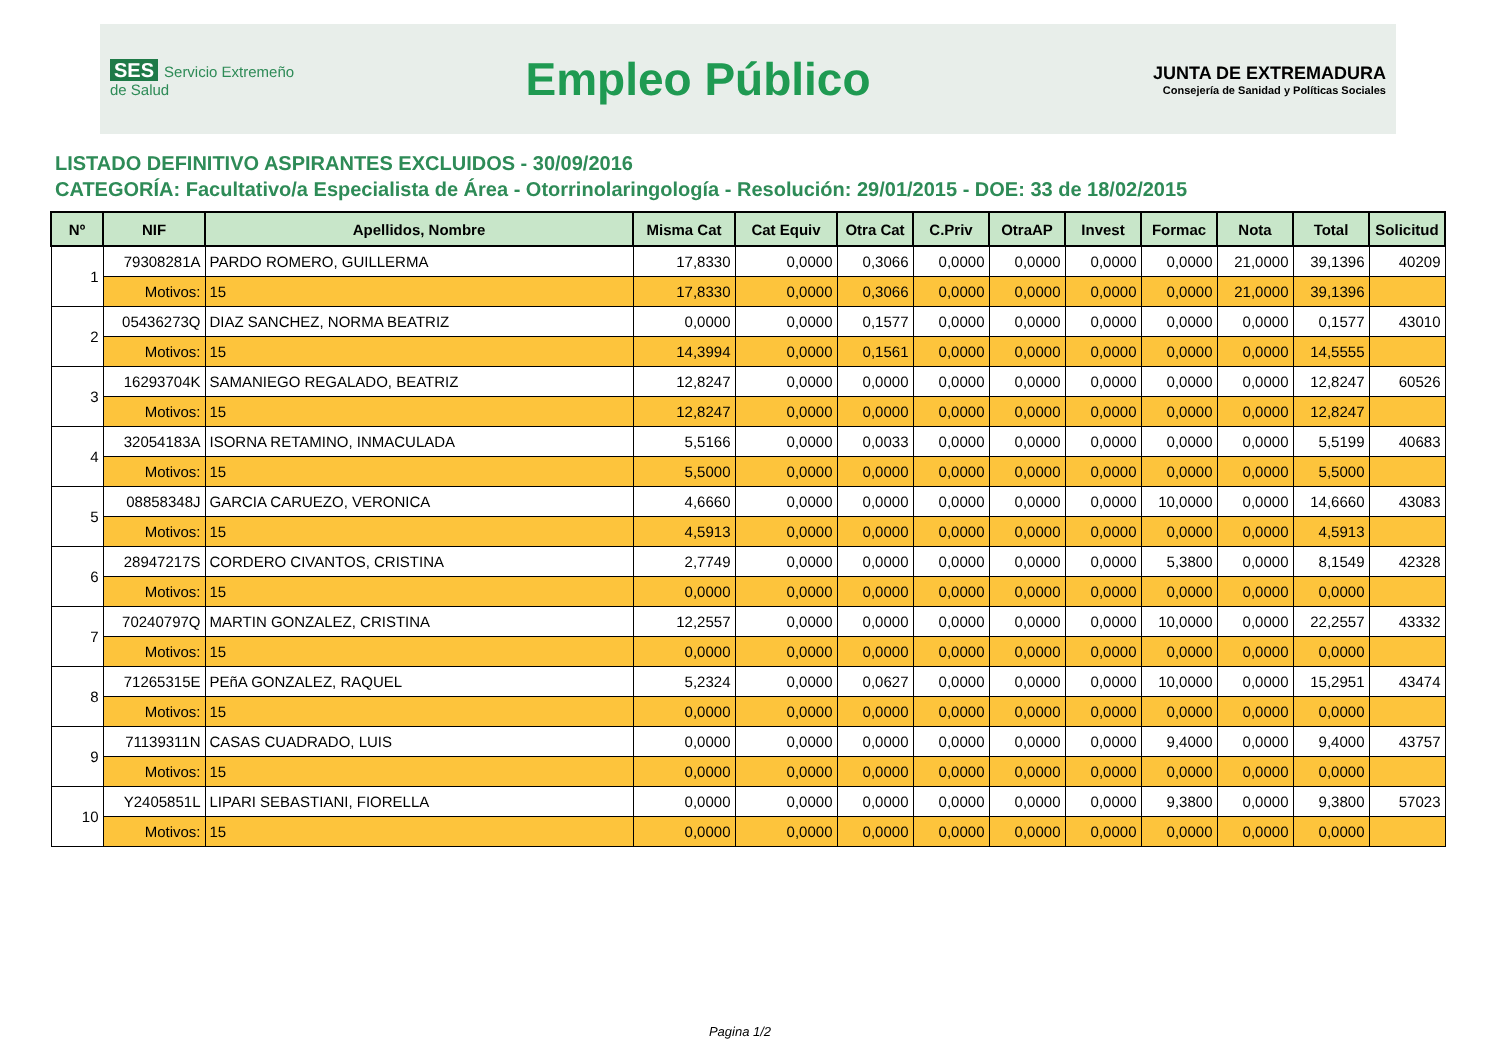SES Servicio Extremeño de Salud
Empleo Público
JUNTA DE EXTREMADURA
Consejería de Sanidad y Políticas Sociales
LISTADO DEFINITIVO ASPIRANTES EXCLUIDOS - 30/09/2016
CATEGORÍA: Facultativo/a Especialista de Área - Otorrinolaringología - Resolución: 29/01/2015 - DOE: 33 de 18/02/2015
| Nº | NIF | Apellidos, Nombre | Misma Cat | Cat Equiv | Otra Cat | C.Priv | OtraAP | Invest | Formac | Nota | Total | Solicitud |
| --- | --- | --- | --- | --- | --- | --- | --- | --- | --- | --- | --- | --- |
| 1 | 79308281A | PARDO ROMERO, GUILLERMA | 17,8330 | 0,0000 | 0,3066 | 0,0000 | 0,0000 | 0,0000 | 0,0000 | 21,0000 | 39,1396 | 40209 |
| | Motivos: | 15 | 17,8330 | 0,0000 | 0,3066 | 0,0000 | 0,0000 | 0,0000 | 0,0000 | 21,0000 | 39,1396 | |
| 2 | 05436273Q | DIAZ SANCHEZ, NORMA BEATRIZ | 0,0000 | 0,0000 | 0,1577 | 0,0000 | 0,0000 | 0,0000 | 0,0000 | 0,0000 | 0,1577 | 43010 |
| | Motivos: | 15 | 14,3994 | 0,0000 | 0,1561 | 0,0000 | 0,0000 | 0,0000 | 0,0000 | 0,0000 | 14,5555 | |
| 3 | 16293704K | SAMANIEGO REGALADO, BEATRIZ | 12,8247 | 0,0000 | 0,0000 | 0,0000 | 0,0000 | 0,0000 | 0,0000 | 0,0000 | 12,8247 | 60526 |
| | Motivos: | 15 | 12,8247 | 0,0000 | 0,0000 | 0,0000 | 0,0000 | 0,0000 | 0,0000 | 0,0000 | 12,8247 | |
| 4 | 32054183A | ISORNA RETAMINO, INMACULADA | 5,5166 | 0,0000 | 0,0033 | 0,0000 | 0,0000 | 0,0000 | 0,0000 | 0,0000 | 5,5199 | 40683 |
| | Motivos: | 15 | 5,5000 | 0,0000 | 0,0000 | 0,0000 | 0,0000 | 0,0000 | 0,0000 | 0,0000 | 5,5000 | |
| 5 | 08858348J | GARCIA CARUEZO, VERONICA | 4,6660 | 0,0000 | 0,0000 | 0,0000 | 0,0000 | 0,0000 | 10,0000 | 0,0000 | 14,6660 | 43083 |
| | Motivos: | 15 | 4,5913 | 0,0000 | 0,0000 | 0,0000 | 0,0000 | 0,0000 | 0,0000 | 0,0000 | 4,5913 | |
| 6 | 28947217S | CORDERO CIVANTOS, CRISTINA | 2,7749 | 0,0000 | 0,0000 | 0,0000 | 0,0000 | 0,0000 | 5,3800 | 0,0000 | 8,1549 | 42328 |
| | Motivos: | 15 | 0,0000 | 0,0000 | 0,0000 | 0,0000 | 0,0000 | 0,0000 | 0,0000 | 0,0000 | 0,0000 | |
| 7 | 70240797Q | MARTIN GONZALEZ, CRISTINA | 12,2557 | 0,0000 | 0,0000 | 0,0000 | 0,0000 | 0,0000 | 10,0000 | 0,0000 | 22,2557 | 43332 |
| | Motivos: | 15 | 0,0000 | 0,0000 | 0,0000 | 0,0000 | 0,0000 | 0,0000 | 0,0000 | 0,0000 | 0,0000 | |
| 8 | 71265315E | PEñA GONZALEZ, RAQUEL | 5,2324 | 0,0000 | 0,0627 | 0,0000 | 0,0000 | 0,0000 | 10,0000 | 0,0000 | 15,2951 | 43474 |
| | Motivos: | 15 | 0,0000 | 0,0000 | 0,0000 | 0,0000 | 0,0000 | 0,0000 | 0,0000 | 0,0000 | 0,0000 | |
| 9 | 71139311N | CASAS CUADRADO, LUIS | 0,0000 | 0,0000 | 0,0000 | 0,0000 | 0,0000 | 0,0000 | 9,4000 | 0,0000 | 9,4000 | 43757 |
| | Motivos: | 15 | 0,0000 | 0,0000 | 0,0000 | 0,0000 | 0,0000 | 0,0000 | 0,0000 | 0,0000 | 0,0000 | |
| 10 | Y2405851L | LIPARI SEBASTIANI, FIORELLA | 0,0000 | 0,0000 | 0,0000 | 0,0000 | 0,0000 | 0,0000 | 9,3800 | 0,0000 | 9,3800 | 57023 |
| | Motivos: | 15 | 0,0000 | 0,0000 | 0,0000 | 0,0000 | 0,0000 | 0,0000 | 0,0000 | 0,0000 | 0,0000 | |
Pagina 1/2